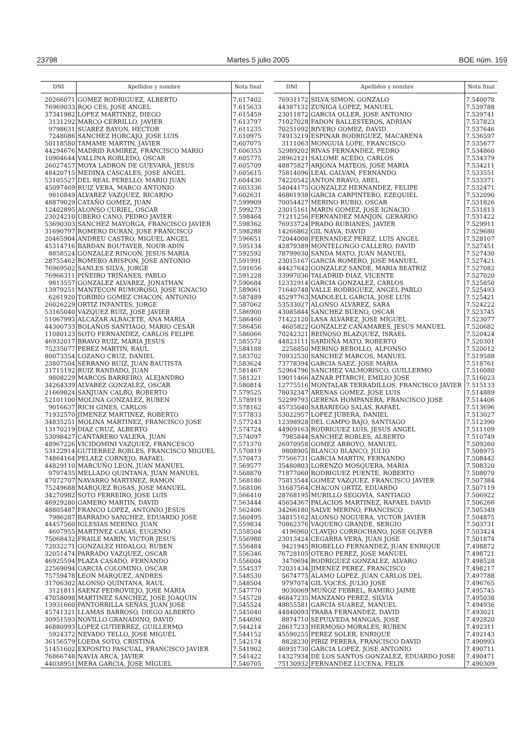23798 Martes 5 julio 2005 BOE núm. 159
| DNI | Apellidos y nombre | Nota final |
| --- | --- | --- |
| 20266071 | GOMEZ RODRIGUEZ, ALBERTO | 7.617402 |
| 76969033 | ROO CES, JOSE ANGEL | 7.615633 |
| 37341982 | LOPEZ MARTINEZ, DIEGO | 7.615459 |
| 3131292 | MARCO CERRILLO, JAVIER | 7.613797 |
| 9798631 | SUAREZ BAYON, HECTOR | 7.611235 |
| 7248086 | SANCHEZ HORCAJO, JOSE LUIS | 7.610975 |
| 50118580 | TAMAME MARTIN, JAVIER | 7.607075 |
| 44294676 | MADRID RAMIREZ, FRANCISCO MARIO | 7.606353 |
| 10904644 | VALLINA ROBLEDO, OSCAR | 7.605775 |
| 26027457 | MOYA LADRON DE GUEVARA, JESUS | 7.605709 |
| 48420715 | MEDINA CASCALES, JOSE ANGEL | 7.605615 |
| 53105527 | DEL REAL PERELLO, MARIO JUAN | 7.604436 |
| 45097469 | RUIZ VERA, MARCO ANTONIO | 7.603336 |
| 9810849 | ALVAREZ VAZQUEZ, RICARDO | 7.602631 |
| 48879029 | CATAÑO GOMEZ, JUAN | 7.599909 |
| 12402895 | ALONSO CURIEL, OSCAR | 7.599273 |
| 23024210 | UBERO CANO, PEDRO JAVIER | 7.598464 |
| 53690303 | SANCHEZ MAYORGA, FRANCISCO JAVIER | 7.598362 |
| 31690797 | ROMERO DURAN, JOSE FRANCISCO | 7.598288 |
| 20465904 | ANDREU CASTRO, MIGUEL ANGEL | 7.596651 |
| 45314716 | BARDAN BOUTAYEB, NOUR-ADIN | 7.595134 |
| 8858524 | GONZALEZ RINCON, JESUS MARIA | 7.592592 |
| 28755462 | ROMERO ARISPON, JOSE ANTONIO | 7.591991 |
| 76969502 | SANLES SILVA, JORGE | 7.591656 |
| 76966311 | PIÑEIRO TRIÑANES, PABLO | 7.591228 |
| 9813557 | GONZALEZ ALVAREZ, JONATHAN | 7.590684 |
| 13979251 | MANTECON RUMOROSO, JOSE IGNACIO | 7.589061 |
| 6261920 | TORIBIO GOMEZ CHACON, ANTONIO | 7.587489 |
| 26026229 | ORTIZ INFANTES, JORGE | 7.587062 |
| 53165040 | VAZQUEZ RUIZ, JOSE JAVIER | 7.586900 |
| 51067993 | ALCAZAR ALBACETE, ANA MARIA | 7.586460 |
| 44300733 | BOLAÑOS SANTIAGO, MARIO CESAR | 7.586456 |
| 11080123 | SOTO FERNANDEZ, CARLOS FELIPE | 7.586066 |
| 46932017 | BRAVO RUIZ, MARIA JESUS | 7.585572 |
| 75235077 | PEREZ MARTIN, RAUL | 7.584188 |
| 80073354 | LOZANO CRUZ, DANIEL | 7.583702 |
| 23807504 | SERRANO RUIZ, JUAN BAUTISTA | 7.583624 |
| 31715192 | RUIZ RANDADO, JUAN | 7.581467 |
| 9808229 | MARCOS BARREIRO, ALEJANDRO | 7.581321 |
| 34264339 | ALVAREZ GONZALEZ, OSCAR | 7.580814 |
| 21669824 | SANJUAN CALBO, ROBERTO | 7.579525 |
| 52101100 | MOLINA GONZALEZ, RUBEN | 7.578919 |
| 9016637 | RICH GINES, CARLOS | 7.578162 |
| 71932570 | JIMENEZ MARTINEZ, ROBERTO | 7.577833 |
| 34835251 | MOLINA MARTINEZ, FRANCISCO JOSE | 7.577243 |
| 13170219 | DIAZ CRUZ, ALBERTO | 7.574724 |
| 53098427 | CANTARERO VALERA, JUAN | 7.574097 |
| 48967226 | VICIDOMINI VAZQUEZ, FRANCESCO | 7.571370 |
| 53122914 | GUTIERREZ ROBLES, FRANCISCO MIGUEL | 7.570819 |
| 74864164 | PELAEZ CORNEJO, RAFAEL | 7.570473 |
| 44829110 | MARCUÑO LEON, JUAN MANUEL | 7.569577 |
| 9797435 | MELLADO QUINTANA, JUAN MANUEL | 7.568870 |
| 47072707 | NAVARRO MARTINEZ, RAMON | 7.568180 |
| 75249688 | MARQUEZ ROSAS, JOSE MANUEL | 7.568106 |
| 34270982 | SOTO FERREIRO, JOSE LUIS | 7.566410 |
| 46929280 | GAMERO MARTIN, DAVID | 7.563444 |
| 48805487 | FRANCO LOPEZ, ANTONIO JESUS | 7.562406 |
| 7986287 | BARRADO SANCHEZ, EDUARDO JOSE | 7.560495 |
| 44457560 | IGLESIAS MERINO, JUAN | 7.559834 |
| 4607955 | MARTINEZ CASAS, EUGENIO | 7.558504 |
| 75068432 | FRAILE MARIN, VICTOR JESUS | 7.556988 |
| 72032271 | GONZALEZ HIDALGO, RUBEN | 7.556484 |
| 32051474 | PARRADO VAZQUEZ, OSCAR | 7.556346 |
| 46925594 | PLAZA CASADO, FERNANDO | 7.556004 |
| 22569094 | GARCIA COLOMINO, OSCAR | 7.554537 |
| 75759478 | LEON MARQUEZ, ANDRES | 7.548530 |
| 31706302 | ALONSO QUINTANA, RAUL | 7.548504 |
| 3121811 | SAENZ PEDROVIEJO, JOSE MARIA | 7.547770 |
| 47058098 | MARTINEZ SANCHEZ, JOSE JOAQUIN | 7.545728 |
| 13931660 | PANTORRILLA SEÑAS, JUAN JOSE | 7.545524 |
| 45741321 | LLAMAS BARROSO, DIEGO ALBERTO | 7.545040 |
| 30951593 | NOVILLO GRANADINO, DAVID | 7.544690 |
| 46880993 | LOPEZ GUTIERREZ, GUILLERMO | 7.544214 |
| 5924372 | NEVADO TELLO, JOSE MIGUEL | 7.544152 |
| 36156579 | LOEDA SOTO, CRISTINA | 7.542174 |
| 51451602 | EXPOSITO PASCUAL, FRANCISCO JAVIER | 7.541902 |
| 76866748 | NAVIA ARCA, JAVIER | 7.541422 |
| 44038951 | MERA GARCIA, JOSE MIGUEL | 7.540705 |
| DNI | Apellidos y nombre | Nota final |
| --- | --- | --- |
| 76931172 | SILVA SIMON, GONZALO | 7.540078 |
| 44387132 | ZUÑIGA LOPEZ, MANUEL | 7.539788 |
| 23011872 | GARCIA OLLER, JOSE ANTONIO | 7.539741 |
| 71027028 | FADON BALLESTEROS, ADRIAN | 7.537823 |
| 70251092 | RIVERO GOMEZ, DAVID | 7.537646 |
| 74913219 | ESPINAR RODRIGUEZ, MACARENA | 7.536597 |
| 3111063 | MONGUIA LOPE, FRANCISCO | 7.535677 |
| 52989202 | RIVAS FERNANDEZ, PEDRO | 7.534860 |
| 28962121 | SALOME ACEDO, CARLOS | 7.534379 |
| 48875827 | ARJONA MATEOS, JOSE MARIA | 7.534211 |
| 75814096 | LEAL GALVAN, FERNANDO | 7.533551 |
| 74220542 | ANTON BRAVO, ABEL | 7.533371 |
| 54044175 | GONZALEZ HERNANDEZ, FELIPE | 7.532471 |
| 46861938 | GARCIA CARPINTERO, EZEQUIEL | 7.532090 |
| 70054427 | MERINO RUBIO, OSCAR | 7.531826 |
| 23015161 | MARIN GOMEZ, JOSE IGNACIO | 7.531813 |
| 71211256 | FERNANDEZ MANJON, GERARDO | 7.531422 |
| 76933724 | PRADO RUBIANES, JAVIER | 7.529911 |
| 14266862 | GIL NAVA, DAVID | 7.529680 |
| 72044008 | FERNANDEZ PEREZ, LUIS ANGEL | 7.528107 |
| 42879389 | MONTELONGO CALLERO, DAVID | 7.527451 |
| 78799030 | SANDA MATO, JUAN MANUEL | 7.527430 |
| 23015167 | GARCIA ROMERO, JOSE MANUEL | 7.527421 |
| 44427642 | GONZALEZ SANDE, MARIA BEATRIZ | 7.527082 |
| 33997036 | TALADRID DIAZ, VICENTE | 7.527020 |
| 12332914 | GARCIA GONZALEZ, CARLOS | 7.525850 |
| 71640748 | VALLE RODRIGUEZ, ANGEL PABLO | 7.525493 |
| 45297763 | MADOLELL GARCIA, JOSE LUIS | 7.525421 |
| 53533027 | ALONSO ALVAREZ, SARA | 7.524222 |
| 43085844 | SANCHEZ BUENO, OSCAR | 7.523745 |
| 71422120 | LASA ALVAREZ, JOSE MIGUEL | 7.523077 |
| 4605822 | GONZALEZ CAÑAMARES, JESUS MANUEL | 7.520682 |
| 70242321 | REINOSO BLAZQUEZ, ISRAEL | 7.520424 |
| 44823111 | SARDIÑA MATO, ROBERTO | 7.520301 |
| 2258850 | MERINO REBOLLO, ALFONSO | 7.520012 |
| 70932530 | SANCHEZ MARCOS, MANUEL | 7.519588 |
| 73778394 | GARCIA SAEZ, JOSE MARIA | 7.518761 |
| 52964796 | SANCHEZ VALMORISCO, GUILLERMO | 7.516080 |
| 19011466 | AZNAR PITARCH, EMILIO JOSE | 7.516023 |
| 12775516 | MONTALAR TERRADILLOS, FRANCISCO JAVIER | 7.515133 |
| 78032347 | ARENAS GOMEZ, JOSE LUIS | 7.514889 |
| 52299793 | GERENA HOMPANERA, FRANCISCO JOSE | 7.514406 |
| 45735040 | SABARIEGO SALAS, RAFAEL | 7.513696 |
| 53022957 | LOPEZ JUBERA, DANIEL | 7.513027 |
| 12398928 | DEL CAMPO BAJO, SANTIAGO | 7.512390 |
| 44909163 | RODRIGUEZ LUIS, JESUS ANGEL | 7.511109 |
| 7985844 | SANCHEZ ROBLES, ALBERTO | 7.510749 |
| 26970958 | GOMEZ ARROYO, MANUEL | 7.509260 |
| 9808905 | BLANCO BLANCO, JULIO | 7.508975 |
| 77566731 | GARCIA MARTIN, FERNANDO | 7.508442 |
| 35480803 | LORENZO MOSQUERA, MARIA | 7.508320 |
| 71877060 | RODRIGUEZ PUENTE, ROBERTO | 7.508070 |
| 75813544 | GOMEZ VAZQUEZ, FRANCISCO JAVIER | 7.507384 |
| 31687564 | CHACON ORTIZ, EDUARDO | 7.507119 |
| 28768195 | MURILLO SEGOVIA, SANTIAGO | 7.506922 |
| 45654367 | PALACIOS MARTINEZ, RAFAEL DAVID | 7.506266 |
| 34266180 | SALVE MERINO, FRANCISCO | 7.505349 |
| 34815162 | ALONSO NOGUERA, VICTOR JAVIER | 7.504875 |
| 70862376 | VAQUERO GRANDE, SERGIO | 7.503731 |
| 4196960 | CLAVIJO CORROCHANO, JOSE OLIVER | 7.503424 |
| 23013424 | CEGARRA VERA, JUAN JOSE | 7.501874 |
| 9421945 | RIOBELLO FERNANDEZ, JUAN ENRIQUE | 7.498872 |
| 76728105 | OTERO PEREZ, JOSE MANUEL | 7.498721 |
| 3470694 | RODRIGUEZ GONZALEZ, ALVARO | 7.498528 |
| 72031434 | JIMENEZ PEREZ, FRANCISCO | 7.498217 |
| 5674775 | ALAMO LOPEZ, JUAN CARLOS DEL | 7.497788 |
| 9797074 | GIL VOCES, JULIO JOSE | 7.496765 |
| 9030069 | MUÑOZ FEBREL, RAMIRO JAIME | 7.495745 |
| 46847235 | MANZANO PEREZ, SILVIA | 7.495038 |
| 48855581 | GARCIA SUAREZ, MANUEL | 7.494936 |
| 44840093 | TRABA FERNANDEZ, DAVID | 7.493021 |
| 8874710 | SEPULVEDA MANGAS, JOSE | 7.492820 |
| 28617233 | HERMOSO MORALES, RUBEN | 7.492311 |
| 45590255 | PEREZ SOLER, ENRIQUE | 7.492143 |
| 8828230 | PIRIZ PERERA, FRANCISCO DAVID | 7.490993 |
| 46931730 | GARCIA LOPEZ, JOSE ANTONIO | 7.490711 |
| 14327934 | DE LOS SANTOS GONZALEZ, EDUARDO JOSE | 7.490471 |
| 75130932 | FERNANDEZ LUCENA, FELIX | 7.490309 |